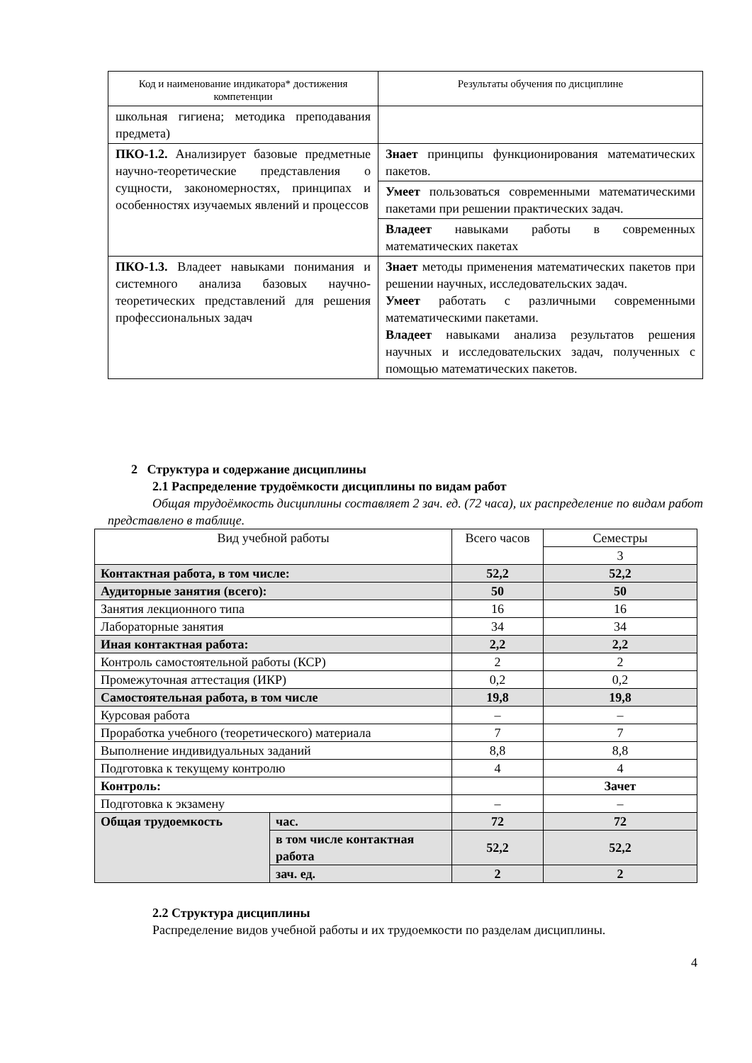| Код и наименование индикатора* достижения компетенции | Результаты обучения по дисциплине |
| --- | --- |
| школьная гигиена; методика преподавания предмета) | |
| ПКО-1.2. Анализирует базовые предметные научно-теоретические представления о сущности, закономерностях, принципах и особенностях изучаемых явлений и процессов | Знает принципы функционирования математических пакетов. |
| | Умеет пользоваться современными математическими пакетами при решении практических задач. |
| | Владеет навыками работы в современных математических пакетах |
| ПКО-1.3. Владеет навыками понимания и системного анализа базовых научно-теоретических представлений для решения профессиональных задач | Знает методы применения математических пакетов при решении научных, исследовательских задач. Умеет работать с различными современными математическими пакетами. Владеет навыками анализа результатов решения научных и исследовательских задач, полученных с помощью математических пакетов. |
2 Структура и содержание дисциплины
2.1 Распределение трудоёмкости дисциплины по видам работ
Общая трудоёмкость дисциплины составляет 2 зач. ед. (72 часа), их распределение по видам работ представлено в таблице.
| Вид учебной работы | | Всего часов | Семестры |
| | | | 3 |
| Контактная работа, в том числе: | | 52,2 | 52,2 |
| Аудиторные занятия (всего): | | 50 | 50 |
| Занятия лекционного типа | | 16 | 16 |
| Лабораторные занятия | | 34 | 34 |
| Иная контактная работа: | | 2,2 | 2,2 |
| Контроль самостоятельной работы (КСР) | | 2 | 2 |
| Промежуточная аттестация (ИКР) | | 0,2 | 0,2 |
| Самостоятельная работа, в том числе | | 19,8 | 19,8 |
| Курсовая работа | | – | – |
| Проработка учебного (теоретического) материала | | 7 | 7 |
| Выполнение индивидуальных заданий | | 8,8 | 8,8 |
| Подготовка к текущему контролю | | 4 | 4 |
| Контроль: | | | Зачет |
| Подготовка к экзамену | | – | – |
| Общая трудоемкость | час. | 72 | 72 |
| | в том числе контактная работа | 52,2 | 52,2 |
| | зач. ед. | 2 | 2 |
2.2 Структура дисциплины
Распределение видов учебной работы и их трудоемкости по разделам дисциплины.
4